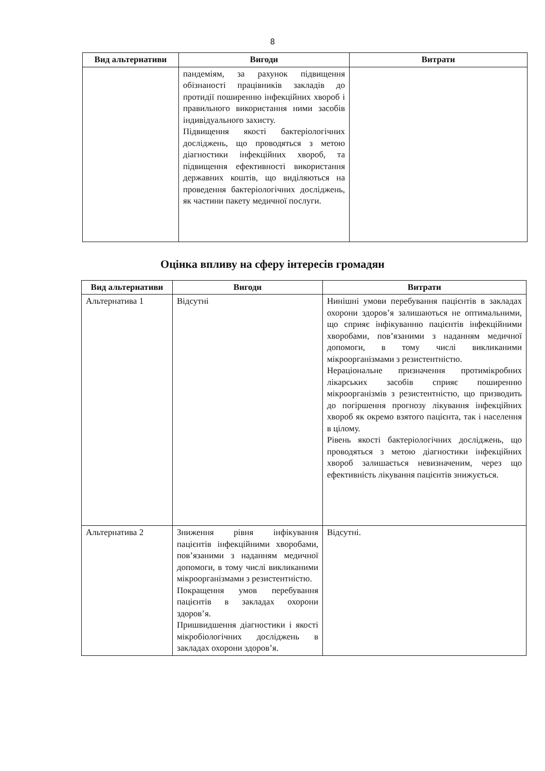8
| Вид альтернативи | Вигоди | Витрати |
| --- | --- | --- |
| | пандеміям, за рахунок підвищення обізнаності працівників закладів до протидії поширенню інфекційних хвороб і правильного використання ними засобів індивідуального захисту. Підвищення якості бактеріологічних досліджень, що проводяться з метою діагностики інфекційних хвороб, та підвищення ефективності використання державних коштів, що виділяються на проведення бактеріологічних досліджень, як частини пакету медичної послуги. | |
Оцінка впливу на сферу інтересів громадян
| Вид альтернативи | Вигоди | Витрати |
| --- | --- | --- |
| Альтернатива 1 | Відсутні | Нинішні умови перебування пацієнтів в закладах охорони здоров’я залишаються не оптимальними, що сприяє інфікуванню пацієнтів інфекційними хворобами, пов’язаними з наданням медичної допомоги, в тому числі викликаними мікроорганізмами з резистентністю. Нераціональне призначення протимікробних лікарських засобів сприяє поширенню мікроорганізмів з резистентністю, що призводить до погіршення прогнозу лікування інфекційних хвороб як окремо взятого пацієнта, так і населення в цілому. Рівень якості бактеріологічних досліджень, що проводяться з метою діагностики інфекційних хвороб залишається невизначеним, через що ефективність лікування пацієнтів знижується. |
| Альтернатива 2 | Зниження рівня інфікування пацієнтів інфекційними хворобами, пов’язаними з наданням медичної допомоги, в тому числі викликаними мікроорганізмами з резистентністю. Покращення умов перебування пацієнтів в закладах охорони здоров’я. Пришвидшення діагностики і якості мікробіологічних досліджень в закладах охорони здоров’я. | Відсутні. |